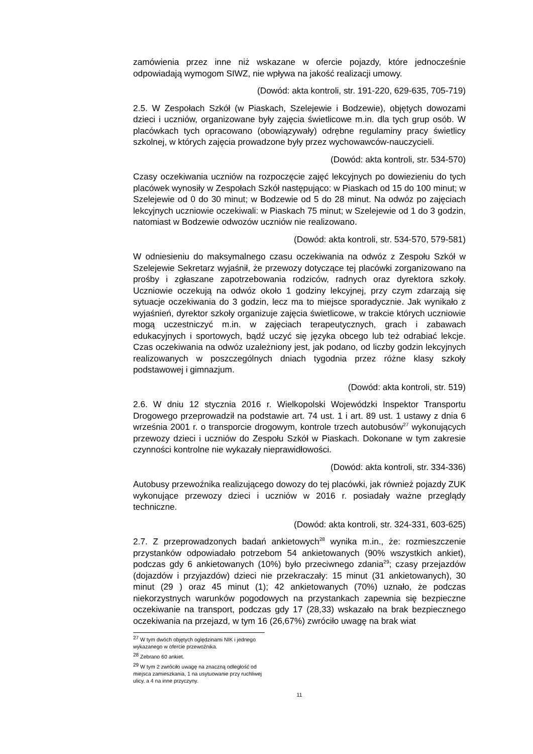zamówienia przez inne niż wskazane w ofercie pojazdy, które jednocześnie odpowiadają wymogom SIWZ, nie wpływa na jakość realizacji umowy.
(Dowód: akta kontroli, str. 191-220, 629-635, 705-719)
2.5. W Zespołach Szkół (w Piaskach, Szelejewie i Bodzewie), objętych dowozami dzieci i uczniów, organizowane były zajęcia świetlicowe m.in. dla tych grup osób. W placówkach tych opracowano (obowiązywały) odrębne regulaminy pracy świetlicy szkolnej, w których zajęcia prowadzone były przez wychowawców-nauczycieli.
(Dowód: akta kontroli, str. 534-570)
Czasy oczekiwania uczniów na rozpoczęcie zajęć lekcyjnych po dowiezieniu do tych placówek wynosiły w Zespołach Szkół następująco: w Piaskach od 15 do 100 minut; w Szelejewie od 0 do 30 minut; w Bodzewie od 5 do 28 minut. Na odwóz po zajęciach lekcyjnych uczniowie oczekiwali: w Piaskach 75 minut; w Szelejewie od 1 do 3 godzin, natomiast w Bodzewie odwozów uczniów nie realizowano.
(Dowód: akta kontroli, str. 534-570, 579-581)
W odniesieniu do maksymalnego czasu oczekiwania na odwóz z Zespołu Szkół w Szelejewie Sekretarz wyjaśnił, że przewozy dotyczące tej placówki zorganizowano na prośby i zgłaszane zapotrzebowania rodziców, radnych oraz dyrektora szkoły. Uczniowie oczekują na odwóz około 1 godziny lekcyjnej, przy czym zdarzają się sytuacje oczekiwania do 3 godzin, lecz ma to miejsce sporadycznie. Jak wynikało z wyjaśnień, dyrektor szkoły organizuje zajęcia świetlicowe, w trakcie których uczniowie mogą uczestniczyć m.in. w zajęciach terapeutycznych, grach i zabawach edukacyjnych i sportowych, bądź uczyć się języka obcego lub też odrabiać lekcje. Czas oczekiwania na odwóz uzależniony jest, jak podano, od liczby godzin lekcyjnych realizowanych w poszczególnych dniach tygodnia przez różne klasy szkoły podstawowej i gimnazjum.
(Dowód: akta kontroli, str. 519)
2.6. W dniu 12 stycznia 2016 r. Wielkopolski Wojewódzki Inspektor Transportu Drogowego przeprowadził na podstawie art. 74 ust. 1 i art. 89 ust. 1 ustawy z dnia 6 września 2001 r. o transporcie drogowym, kontrole trzech autobusów<sup>27</sup> wykonujących przewozy dzieci i uczniów do Zespołu Szkół w Piaskach. Dokonane w tym zakresie czynności kontrolne nie wykazały nieprawidłowości.
(Dowód: akta kontroli, str. 334-336)
Autobusy przewoźnika realizującego dowozy do tej placówki, jak również pojazdy ZUK wykonujące przewozy dzieci i uczniów w 2016 r. posiadały ważne przeglądy techniczne.
(Dowód: akta kontroli, str. 324-331, 603-625)
2.7. Z przeprowadzonych badań ankietowych<sup>28</sup> wynika m.in., że: rozmieszczenie przystanków odpowiadało potrzebom 54 ankietowanych (90% wszystkich ankiet), podczas gdy 6 ankietowanych (10%) było przeciwnego zdania<sup>29</sup>; czasy przejazdów (dojazdów i przyjazdów) dzieci nie przekraczały: 15 minut (31 ankietowanych), 30 minut (29 ) oraz 45 minut (1); 42 ankietowanych (70%) uznało, że podczas niekorzystnych warunków pogodowych na przystankach zapewnia się bezpieczne oczekiwanie na transport, podczas gdy 17 (28,33) wskazało na brak bezpiecznego oczekiwania na przejazd, w tym 16 (26,67%) zwróciło uwagę na brak wiat
<sup>27</sup> W tym dwóch objętych oględzinami NIK i jednego wykazanego w ofercie przewoźnika.
<sup>28</sup> Zebrano 60 ankiet.
<sup>29</sup> W tym 2 zwróciło uwagę na znaczną odległość od miejsca zamieszkania, 1 na usytuowanie przy ruchliwej ulicy, a 4 na inne przyczyny.
11